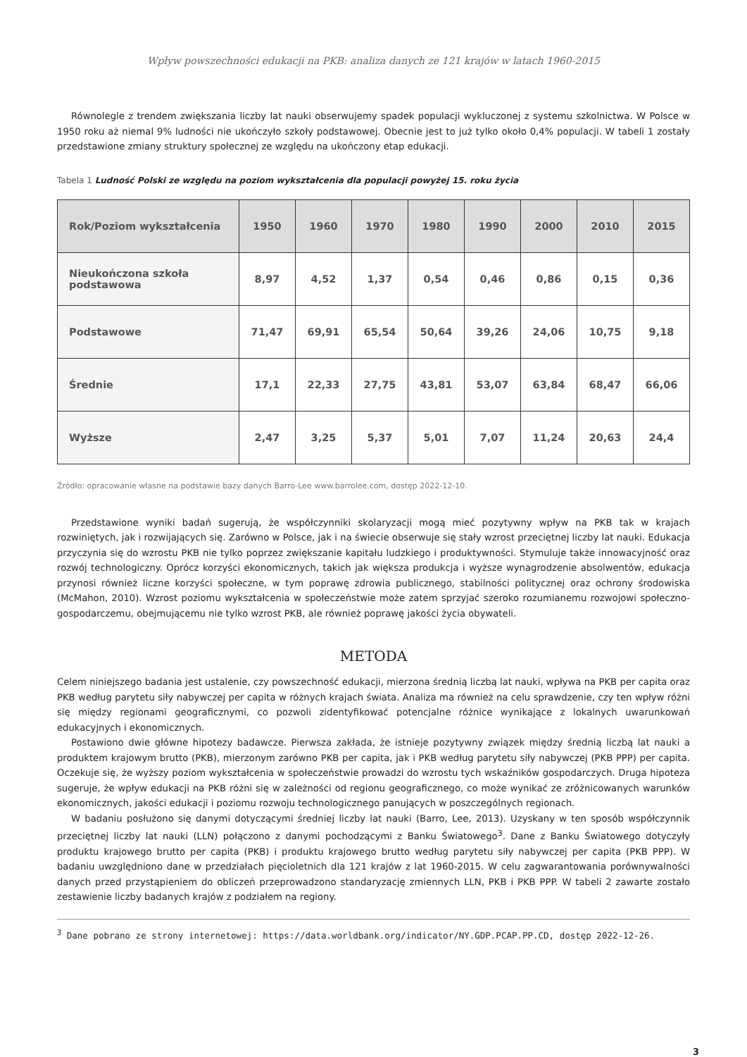Wpływ powszechności edukacji na PKB: analiza danych ze 121 krajów w latach 1960-2015
Równolegle z trendem zwiększania liczby lat nauki obserwujemy spadek populacji wykluczonej z systemu szkolnictwa. W Polsce w 1950 roku aż niemal 9% ludności nie ukończyło szkoły podstawowej. Obecnie jest to już tylko około 0,4% populacji. W tabeli 1 zostały przedstawione zmiany struktury społecznej ze względu na ukończony etap edukacji.
Tabela 1 Ludność Polski ze względu na poziom wykształcenia dla populacji powyżej 15. roku życia
| Rok/Poziom wykształcenia | 1950 | 1960 | 1970 | 1980 | 1990 | 2000 | 2010 | 2015 |
| --- | --- | --- | --- | --- | --- | --- | --- | --- |
| Nieukończona szkoła podstawowa | 8,97 | 4,52 | 1,37 | 0,54 | 0,46 | 0,86 | 0,15 | 0,36 |
| Podstawowe | 71,47 | 69,91 | 65,54 | 50,64 | 39,26 | 24,06 | 10,75 | 9,18 |
| Średnie | 17,1 | 22,33 | 27,75 | 43,81 | 53,07 | 63,84 | 68,47 | 66,06 |
| Wyższe | 2,47 | 3,25 | 5,37 | 5,01 | 7,07 | 11,24 | 20,63 | 24,4 |
Źródło: opracowanie własne na podstawie bazy danych Barro-Lee www.barrolee.com, dostęp 2022-12-10.
Przedstawione wyniki badań sugerują, że współczynniki skolaryzacji mogą mieć pozytywny wpływ na PKB tak w krajach rozwiniętych, jak i rozwijających się. Zarówno w Polsce, jak i na świecie obserwuje się stały wzrost przeciętnej liczby lat nauki. Edukacja przyczynia się do wzrostu PKB nie tylko poprzez zwiększanie kapitału ludzkiego i produktywności. Stymuluje także innowacyjność oraz rozwój technologiczny. Oprócz korzyści ekonomicznych, takich jak większa produkcja i wyższe wynagrodzenie absolwentów, edukacja przynosi również liczne korzyści społeczne, w tym poprawę zdrowia publicznego, stabilności politycznej oraz ochrony środowiska (McMahon, 2010). Wzrost poziomu wykształcenia w społeczeństwie może zatem sprzyjać szeroko rozumianemu rozwojowi społeczno-gospodarczemu, obejmującemu nie tylko wzrost PKB, ale również poprawę jakości życia obywateli.
METODA
Celem niniejszego badania jest ustalenie, czy powszechność edukacji, mierzona średnią liczbą lat nauki, wpływa na PKB per capita oraz PKB według parytetu siły nabywczej per capita w różnych krajach świata. Analiza ma również na celu sprawdzenie, czy ten wpływ różni się między regionami geograficznymi, co pozwoli zidentyfikować potencjalne różnice wynikające z lokalnych uwarunkowań edukacyjnych i ekonomicznych.
Postawiono dwie główne hipotezy badawcze. Pierwsza zakłada, że istnieje pozytywny związek między średnią liczbą lat nauki a produktem krajowym brutto (PKB), mierzonym zarówno PKB per capita, jak i PKB według parytetu siły nabywczej (PKB PPP) per capita. Oczekuje się, że wyższy poziom wykształcenia w społeczeństwie prowadzi do wzrostu tych wskaźników gospodarczych. Druga hipoteza sugeruje, że wpływ edukacji na PKB różni się w zależności od regionu geograficznego, co może wynikać ze zróżnicowanych warunków ekonomicznych, jakości edukacji i poziomu rozwoju technologicznego panujących w poszczególnych regionach.
W badaniu posłużono się danymi dotyczącymi średniej liczby lat nauki (Barro, Lee, 2013). Uzyskany w ten sposób współczynnik przeciętnej liczby lat nauki (LLN) połączono z danymi pochodzącymi z Banku Światowego<sup>3</sup>. Dane z Banku Światowego dotyczyły produktu krajowego brutto per capita (PKB) i produktu krajowego brutto według parytetu siły nabywczej per capita (PKB PPP). W badaniu uwzględniono dane w przedziałach pięcioletnich dla 121 krajów z lat 1960-2015. W celu zagwarantowania porównywalności danych przed przystąpieniem do obliczeń przeprowadzono standaryzację zmiennych LLN, PKB i PKB PPP. W tabeli 2 zawarte zostało zestawienie liczby badanych krajów z podziałem na regiony.
<sup>3</sup> Dane pobrano ze strony internetowej: https://data.worldbank.org/indicator/NY.GDP.PCAP.PP.CD, dostęp 2022-12-26.
3